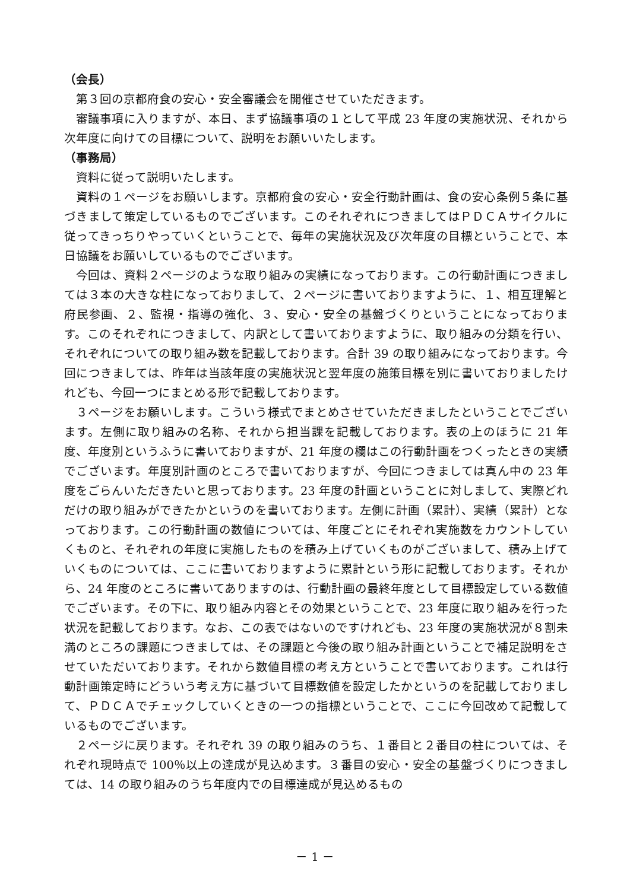（会長）
第３回の京都府食の安心・安全審議会を開催させていただきます。
審議事項に入りますが、本日、まず協議事項の１として平成 23 年度の実施状況、それから次年度に向けての目標について、説明をお願いいたします。
（事務局）
資料に従って説明いたします。
資料の１ページをお願いします。京都府食の安心・安全行動計画は、食の安心条例５条に基づきまして策定しているものでございます。このそれぞれにつきましてはＰＤＣＡサイクルに従ってきっちりやっていくということで、毎年の実施状況及び次年度の目標ということで、本日協議をお願いしているものでございます。
今回は、資料２ページのような取り組みの実績になっております。この行動計画につきましては３本の大きな柱になっておりまして、２ページに書いておりますように、１、相互理解と府民参画、２、監視・指導の強化、３、安心・安全の基盤づくりということになっております。このそれぞれにつきまして、内訳として書いておりますように、取り組みの分類を行い、それぞれについての取り組み数を記載しております。合計 39 の取り組みになっております。今回につきましては、昨年は当該年度の実施状況と翌年度の施策目標を別に書いておりましたけれども、今回一つにまとめる形で記載しております。
３ページをお願いします。こういう様式でまとめさせていただきましたということでございます。左側に取り組みの名称、それから担当課を記載しております。表の上のほうに 21 年度、年度別というふうに書いておりますが、21 年度の欄はこの行動計画をつくったときの実績でございます。年度別計画のところで書いておりますが、今回につきましては真ん中の 23 年度をごらんいただきたいと思っております。23 年度の計画ということに対しまして、実際どれだけの取り組みができたかというのを書いております。左側に計画（累計）、実績（累計）となっております。この行動計画の数値については、年度ごとにそれぞれ実施数をカウントしていくものと、それぞれの年度に実施したものを積み上げていくものがございまして、積み上げていくものについては、ここに書いておりますように累計という形に記載しております。それから、24 年度のところに書いてありますのは、行動計画の最終年度として目標設定している数値でございます。その下に、取り組み内容とその効果ということで、23 年度に取り組みを行った状況を記載しております。なお、この表ではないのですけれども、23 年度の実施状況が８割未満のところの課題につきましては、その課題と今後の取り組み計画ということで補足説明をさせていただいております。それから数値目標の考え方ということで書いております。これは行動計画策定時にどういう考え方に基づいて目標数値を設定したかというのを記載しておりまして、ＰＤＣＡでチェックしていくときの一つの指標ということで、ここに今回改めて記載しているものでございます。
２ページに戻ります。それぞれ 39 の取り組みのうち、１番目と２番目の柱については、それぞれ現時点で 100％以上の達成が見込めます。３番目の安心・安全の基盤づくりにつきましては、14 の取り組みのうち年度内での目標達成が見込めるもの
－ 1 －